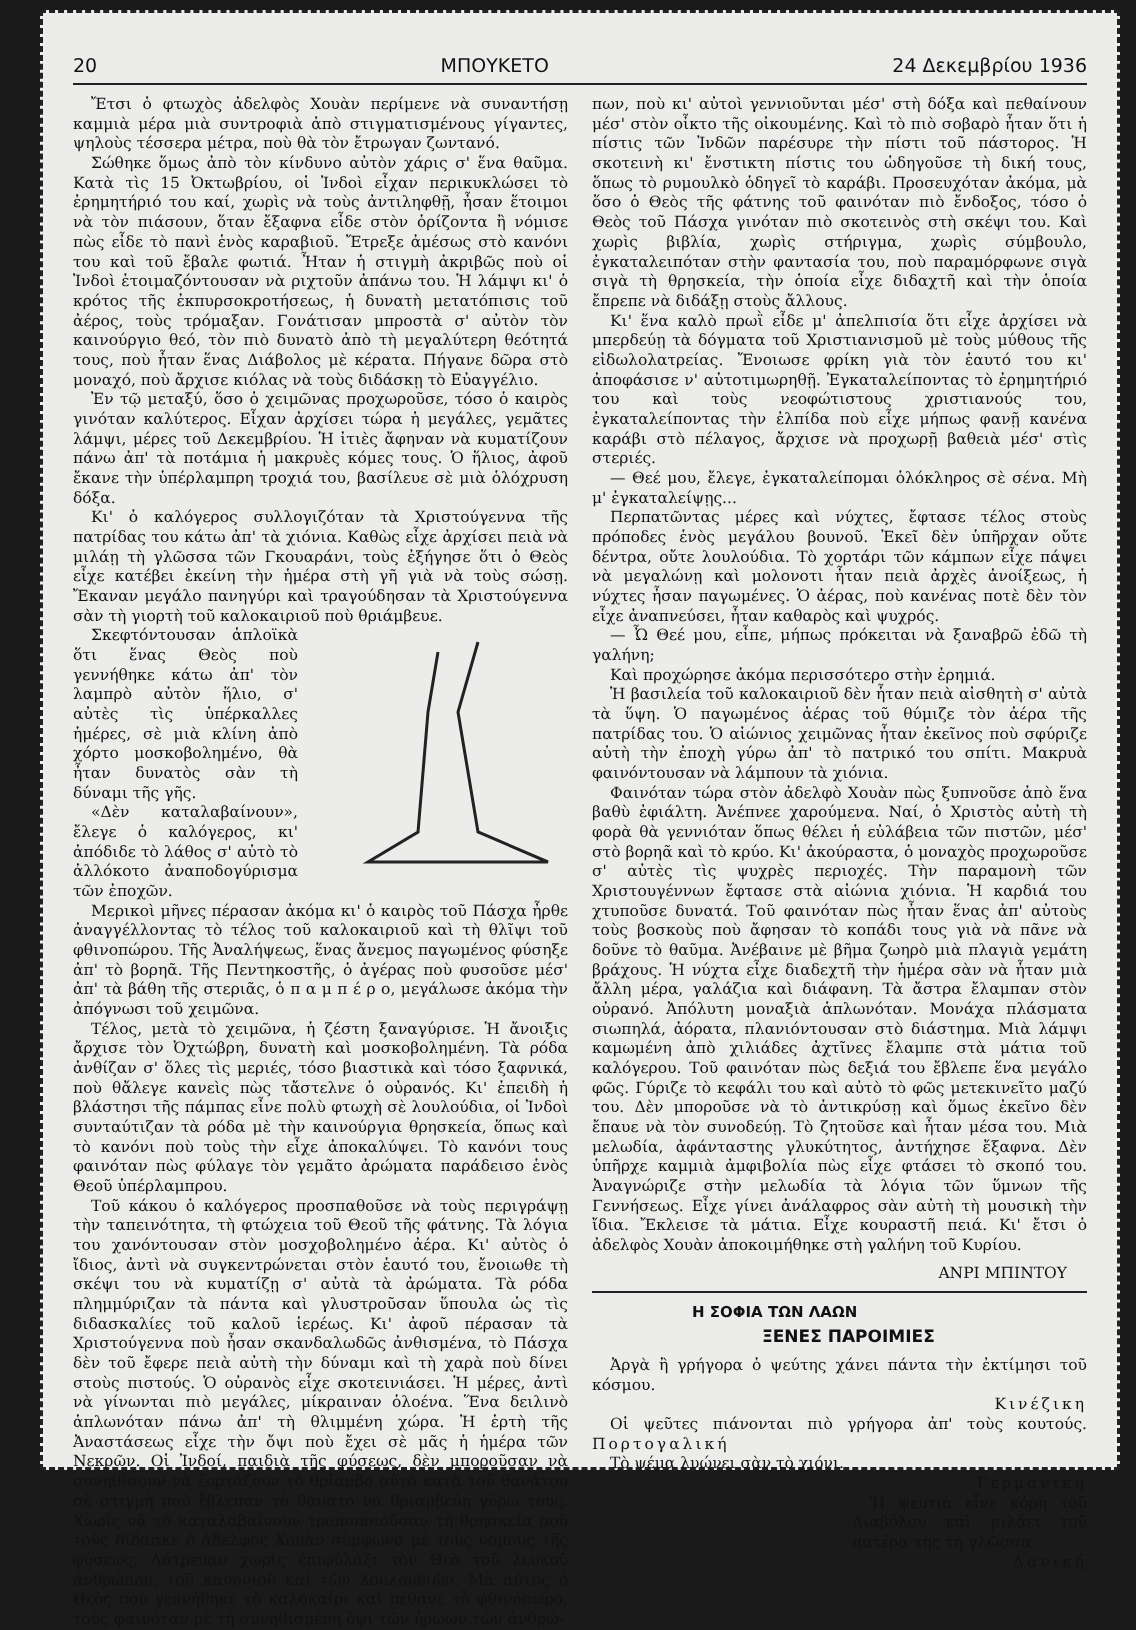20 ΜΠΟΥΚΕΤΟ 24 Δεκεμβρίου 1936
Ἔτσι ὁ φτωχὸς ἀδελφὸς Χουὰν περίμενε νὰ συναντήσῃ καμμιὰ μέρα μιὰ συντροφιὰ ἀπὸ στιγματισμένους γίγαντες, ψηλοὺς τέσσερα μέτρα, ποὺ θὰ τὸν ἔτρωγαν ζωντανό.
Σώθηκε ὅμως ἀπὸ τὸν κίνδυνο αὐτὸν χάρις σ' ἕνα θαῦμα. Κατὰ τὶς 15 Ὀκτωβρίου, οἱ Ἰνδοὶ εἶχαν περικυκλώσει τὸ ἐρημητήριό του καί, χωρὶς νὰ τοὺς ἀντιληφθῇ, ἦσαν ἕτοιμοι νὰ τὸν πιάσουν, ὅταν ἔξαφνα εἶδε στὸν ὁρίζοντα ἢ νόμισε πὼς εἶδε τὸ πανὶ ἑνὸς καραβιοῦ. Ἔτρεξε ἀμέσως στὸ κανόνι του καὶ τοῦ ἔβαλε φωτιά. Ἦταν ἡ στιγμὴ ἀκριβῶς ποὺ οἱ Ἰνδοὶ ἑτοιμαζόντουσαν νὰ ριχτοῦν ἀπάνω του. Ἡ λάμψι κι' ὁ κρότος τῆς ἐκπυρσοκροτήσεως, ἡ δυνατὴ μετατόπισις τοῦ ἀέρος, τοὺς τρόμαξαν. Γονάτισαν μπροστὰ σ' αὐτὸν τὸν καινούργιο θεό, τὸν πιὸ δυνατὸ ἀπὸ τὴ μεγαλύτερη θεότητά τους, ποὺ ἦταν ἕνας Διάβολος μὲ κέρατα. Πήγανε δῶρα στὸ μοναχό, ποὺ ἄρχισε κιόλας νὰ τοὺς διδάσκῃ τὸ Εὐαγγέλιο.
Ἐν τῷ μεταξύ, ὅσο ὁ χειμῶνας προχωροῦσε, τόσο ὁ καιρὸς γινόταν καλύτερος. Εἶχαν ἀρχίσει τώρα ἡ μεγάλες, γεμᾶτες λάμψι, μέρες τοῦ Δεκεμβρίου. Ἡ ἰτιὲς ἄφηναν νὰ κυματίζουν πάνω ἀπ' τὰ ποτάμια ἡ μακρυὲς κόμες τους. Ὁ ἥλιος, ἀφοῦ ἔκανε τὴν ὑπέρλαμπρη τροχιά του, βασίλευε σὲ μιὰ ὁλόχρυση δόξα.
Κι' ὁ καλόγερος συλλογιζόταν τὰ Χριστούγεννα τῆς πατρίδας του κάτω ἀπ' τὰ χιόνια. Καθὼς εἶχε ἀρχίσει πειὰ νὰ μιλάῃ τὴ γλῶσσα τῶν Γκουαράνι, τοὺς ἐξήγησε ὅτι ὁ Θεὸς εἶχε κατέβει ἐκείνη τὴν ἡμέρα στὴ γῆ γιὰ νὰ τοὺς σώσῃ. Ἔκαναν μεγάλο πανηγύρι καὶ τραγούδησαν τὰ Χριστούγεννα σὰν τὴ γιορτὴ τοῦ καλοκαιριοῦ ποὺ θριάμβευε.
Σκεφτόντουσαν ἁπλοϊκὰ ὅτι ἕνας Θεὸς ποὺ γεννήθηκε κάτω ἀπ' τὸν λαμπρὸ αὐτὸν ἥλιο, σ' αὐτὲς τὶς ὑπέρκαλλες ἡμέρες, σὲ μιὰ κλίνη ἀπὸ χόρτο μοσκοβολημένο, θὰ ἦταν δυνατὸς σὰν τὴ δύναμι τῆς γῆς.
«Δὲν καταλαβαίνουν», ἔλεγε ὁ καλόγερος, κι' ἀπόδιδε τὸ λάθος σ' αὐτὸ τὸ ἀλλόκοτο ἀναποδογύρισμα τῶν ἐποχῶν.
Μερικοὶ μῆνες πέρασαν ἀκόμα κι' ὁ καιρὸς τοῦ Πάσχα ἦρθε ἀναγγέλλοντας τὸ τέλος τοῦ καλοκαιριοῦ καὶ τὴ θλῖψι τοῦ φθινοπώρου. Τῆς Ἀναλήψεως, ἕνας ἄνεμος παγωμένος φύσηξε ἀπ' τὸ βορηᾶ. Τῆς Πεντηκοστῆς, ὁ ἀγέρας ποὺ φυσοῦσε μέσ' ἀπ' τὰ βάθη τῆς στεριᾶς, ὁ π α μ π έ ρ ο, μεγάλωσε ἀκόμα τὴν ἀπόγνωσι τοῦ χειμῶνα.
Τέλος, μετὰ τὸ χειμῶνα, ἡ ζέστη ξαναγύρισε. Ἡ ἄνοιξις ἄρχισε τὸν Ὀχτώβρη, δυνατὴ καὶ μοσκοβολημένη. Τὰ ρόδα ἀνθίζαν σ' ὅλες τὶς μεριές, τόσο βιαστικὰ καὶ τόσο ξαφνικά, ποὺ θἄλεγε κανεὶς πὼς τἄστελνε ὁ οὐρανός. Κι' ἐπειδὴ ἡ βλάστησι τῆς πάμπας εἶνε πολὺ φτωχὴ σὲ λουλούδια, οἱ Ἰνδοὶ συνταύτιζαν τὰ ρόδα μὲ τὴν καινούργια θρησκεία, ὅπως καὶ τὸ κανόνι ποὺ τοὺς τὴν εἶχε ἀποκαλύψει. Τὸ κανόνι τους φαινόταν πὼς φύλαγε τὸν γεμᾶτο ἀρώματα παράδεισο ἑνὸς Θεοῦ ὑπέρλαμπρου.
Τοῦ κάκου ὁ καλόγερος προσπαθοῦσε νὰ τοὺς περιγράψῃ τὴν ταπεινότητα, τὴ φτώχεια τοῦ Θεοῦ τῆς φάτνης. Τὰ λόγια του χανόντουσαν στὸν μοσχοβολημένο ἀέρα. Κι' αὐτὸς ὁ ἴδιος, ἀντὶ νὰ συγκεντρώνεται στὸν ἑαυτό του, ἔνοιωθε τὴ σκέψι του νὰ κυματίζῃ σ' αὐτὰ τὰ ἀρώματα. Τὰ ρόδα πλημμύριζαν τὰ πάντα καὶ γλυστροῦσαν ὕπουλα ὡς τὶς διδασκαλίες τοῦ καλοῦ ἱερέως. Κι' ἀφοῦ πέρασαν τὰ Χριστούγεννα ποὺ ἦσαν σκανδαλωδῶς ἀνθισμένα, τὸ Πάσχα δὲν τοῦ ἔφερε πειὰ αὐτὴ τὴν δύναμι καὶ τὴ χαρὰ ποὺ δίνει στοὺς πιστούς. Ὁ οὐρανὸς εἶχε σκοτεινιάσει. Ἡ μέρες, ἀντὶ νὰ γίνωνται πιὸ μεγάλες, μίκραιναν ὁλοένα. Ἕνα δειλινὸ ἁπλωνόταν πάνω ἀπ' τὴ θλιμμένη χώρα. Ἡ ἑρτὴ τῆς Ἀναστάσεως εἶχε τὴν ὄψι ποὺ ἔχει σὲ μᾶς ἡ ἡμέρα τῶν Νεκρῶν. Οἱ Ἰνδοί, παιδιὰ τῆς φύσεως, δὲν μποροῦσαν νὰ συνηθίσουν νὰ ἑορτάζουν τὸ θρίαμβο αὐτὸ κατὰ τοῦ θανάτου σὲ στιγμὴ ποὺ ἔβλεπαν τὸ θάνατο νὰ θριαμβεύῃ γύρω τους. Χωρὶς νὰ τὸ καταλαβαίνουν τροποποιοῦσαν τὴ θρησκεία ποὺ τοὺς δίδασκε ὁ ἀδελφὸς Χουὰν σύμφωνα μὲ τοὺς νόμους τῆς φύσεως. Λάτρευαν χωρὶς ἐπιφύλαξι τὸν Θεὸ τοῦ λευκοῦ ἀνθρώπου, τοῦ κανονιοῦ καὶ τῶν λουλουδιῶν. Μὰ αὐτὸς ὁ Θεὸς ποὺ γεννήθηκε τὸ καλοκαίρι καὶ πέθανε τὸ φθινόπωρο, τοὺς φαινόταν μὲ τὴ συνηθισμένη ὄψι τῶν ἡρώων τῶν ἀνθρώ-
πων, ποὺ κι' αὐτοὶ γεννιοῦνται μέσ' στὴ δόξα καὶ πεθαίνουν μέσ' στὸν οἶκτο τῆς οἰκουμένης. Καὶ τὸ πιὸ σοβαρὸ ἦταν ὅτι ἡ πίστις τῶν Ἰνδῶν παρέσυρε τὴν πίστι τοῦ πάστορος. Ἡ σκοτεινὴ κι' ἔνστικτη πίστις του ὡδηγοῦσε τὴ δική τους, ὅπως τὸ ρυμουλκὸ ὁδηγεῖ τὸ καράβι. Προσευχόταν ἀκόμα, μὰ ὅσο ὁ Θεὸς τῆς φάτνης τοῦ φαινόταν πιὸ ἔνδοξος, τόσο ὁ Θεὸς τοῦ Πάσχα γινόταν πιὸ σκοτεινὸς στὴ σκέψι του. Καὶ χωρὶς βιβλία, χωρὶς στήριγμα, χωρὶς σύμβουλο, ἐγκαταλειπόταν στὴν φαντασία του, ποὺ παραμόρφωνε σιγὰ σιγὰ τὴ θρησκεία, τὴν ὁποία εἶχε διδαχτῆ καὶ τὴν ὁποία ἔπρεπε νὰ διδάξῃ στοὺς ἄλλους.
Κι' ἕνα καλὸ πρωῒ εἶδε μ' ἀπελπισία ὅτι εἶχε ἀρχίσει νὰ μπερδεύῃ τὰ δόγματα τοῦ Χριστιανισμοῦ μὲ τοὺς μύθους τῆς εἰδωλολατρείας. Ἔνοιωσε φρίκη γιὰ τὸν ἑαυτό του κι' ἀποφάσισε ν' αὐτοτιμωρηθῇ. Ἐγκαταλείποντας τὸ ἐρημητήριό του καὶ τοὺς νεοφώτιστους χριστιανούς του, ἐγκαταλείποντας τὴν ἐλπίδα ποὺ εἶχε μήπως φανῇ κανένα καράβι στὸ πέλαγος, ἄρχισε νὰ προχωρῇ βαθειὰ μέσ' στὶς στεριές.
— Θεέ μου, ἔλεγε, ἐγκαταλείπομαι ὁλόκληρος σὲ σένα. Μὴ μ' ἐγκαταλείψῃς...
Περπατῶντας μέρες καὶ νύχτες, ἔφτασε τέλος στοὺς πρόποδες ἑνὸς μεγάλου βουνοῦ. Ἐκεῖ δὲν ὑπῆρχαν οὔτε δέντρα, οὔτε λουλούδια. Τὸ χορτάρι τῶν κάμπων εἶχε πάψει νὰ μεγαλώνῃ καὶ μολονοτι ἦταν πειὰ ἀρχὲς ἀνοίξεως, ἡ νύχτες ἦσαν παγωμένες. Ὁ ἀέρας, ποὺ κανένας ποτὲ δὲν τὸν εἶχε ἀναπνεύσει, ἦταν καθαρὸς καὶ ψυχρός.
— Ὦ Θεέ μου, εἶπε, μήπως πρόκειται νὰ ξαναβρῶ ἐδῶ τὴ γαλήνη;
Καὶ προχώρησε ἀκόμα περισσότερο στὴν ἐρημιά.
Ἡ βασιλεία τοῦ καλοκαιριοῦ δὲν ἦταν πειὰ αἰσθητὴ σ' αὐτὰ τὰ ὕψη. Ὁ παγωμένος ἀέρας τοῦ θύμιζε τὸν ἀέρα τῆς πατρίδας του. Ὁ αἰώνιος χειμῶνας ἦταν ἐκεῖνος ποὺ σφύριζε αὐτὴ τὴν ἐποχὴ γύρω ἀπ' τὸ πατρικό του σπίτι. Μακρυὰ φαινόντουσαν νὰ λάμπουν τὰ χιόνια.
Φαινόταν τώρα στὸν ἀδελφὸ Χουὰν πὼς ξυπνοῦσε ἀπὸ ἕνα βαθὺ ἐφιάλτη. Ἀνέπνεε χαρούμενα. Ναί, ὁ Χριστὸς αὐτὴ τὴ φορὰ θὰ γεννιόταν ὅπως θέλει ἡ εὐλάβεια τῶν πιστῶν, μέσ' στὸ βορηᾶ καὶ τὸ κρύο. Κι' ἀκούραστα, ὁ μοναχὸς προχωροῦσε σ' αὐτὲς τὶς ψυχρὲς περιοχές. Τὴν παραμονὴ τῶν Χριστουγέννων ἔφτασε στὰ αἰώνια χιόνια. Ἡ καρδιά του χτυποῦσε δυνατά. Τοῦ φαινόταν πὼς ἦταν ἕνας ἀπ' αὐτοὺς τοὺς βοσκοὺς ποὺ ἄφησαν τὸ κοπάδι τους γιὰ νὰ πᾶνε νὰ δοῦνε τὸ θαῦμα. Ἀνέβαινε μὲ βῆμα ζωηρὸ μιὰ πλαγιὰ γεμάτη βράχους. Ἡ νύχτα εἶχε διαδεχτῆ τὴν ἡμέρα σὰν νὰ ἦταν μιὰ ἄλλη μέρα, γαλάζια καὶ διάφανη. Τὰ ἄστρα ἔλαμπαν στὸν οὐρανό. Ἀπόλυτη μοναξιὰ ἁπλωνόταν. Μονάχα πλάσματα σιωπηλά, ἀόρατα, πλανιόντουσαν στὸ διάστημα. Μιὰ λάμψι καμωμένη ἀπὸ χιλιάδες ἀχτῖνες ἔλαμπε στὰ μάτια τοῦ καλόγερου. Τοῦ φαινόταν πὼς δεξιά του ἔβλεπε ἕνα μεγάλο φῶς. Γύριζε τὸ κεφάλι του καὶ αὐτὸ τὸ φῶς μετεκινεῖτο μαζύ του. Δὲν μποροῦσε νὰ τὸ ἀντικρύσῃ καὶ ὅμως ἐκεῖνο δὲν ἔπαυε νὰ τὸν συνοδεύῃ. Τὸ ζητοῦσε καὶ ἦταν μέσα του. Μιὰ μελωδία, ἀφάνταστης γλυκύτητος, ἀντήχησε ἔξαφνα. Δὲν ὑπῆρχε καμμιὰ ἀμφιβολία πὼς εἶχε φτάσει τὸ σκοπό του. Ἀναγνώριζε στὴν μελωδία τὰ λόγια τῶν ὕμνων τῆς Γεννήσεως. Εἶχε γίνει ἀνάλαφρος σὰν αὐτὴ τὴ μουσικὴ τὴν ἴδια. Ἔκλεισε τὰ μάτια. Εἶχε κουραστῆ πειά. Κι' ἔτσι ὁ ἀδελφὸς Χουὰν ἀποκοιμήθηκε στὴ γαλήνη τοῦ Κυρίου.
ΑΝΡΙ ΜΠΙΝΤΟΥ
Η ΣΟΦΙΑ ΤΩΝ ΛΑΩΝ
ΞΕΝΕΣ ΠΑΡΟΙΜΙΕΣ
Ἀργὰ ἢ γρήγορα ὁ ψεύτης χάνει πάντα τὴν ἐκτίμησι τοῦ κόσμου.
Κινέζικη
Οἱ ψεῦτες πιάνονται πιὸ γρήγορα ἀπ' τοὺς κουτούς. Πορτογαλική
Τὸ ψέμα λυώνει σὰν τὸ χιόνι.
Γερμανική
Ἡ ψευτιὰ εἶνε κόρη τοῦ Διαβόλου καὶ μιλάει τοῦ πατέρα της τὴ γλῶσσα.
Δανική